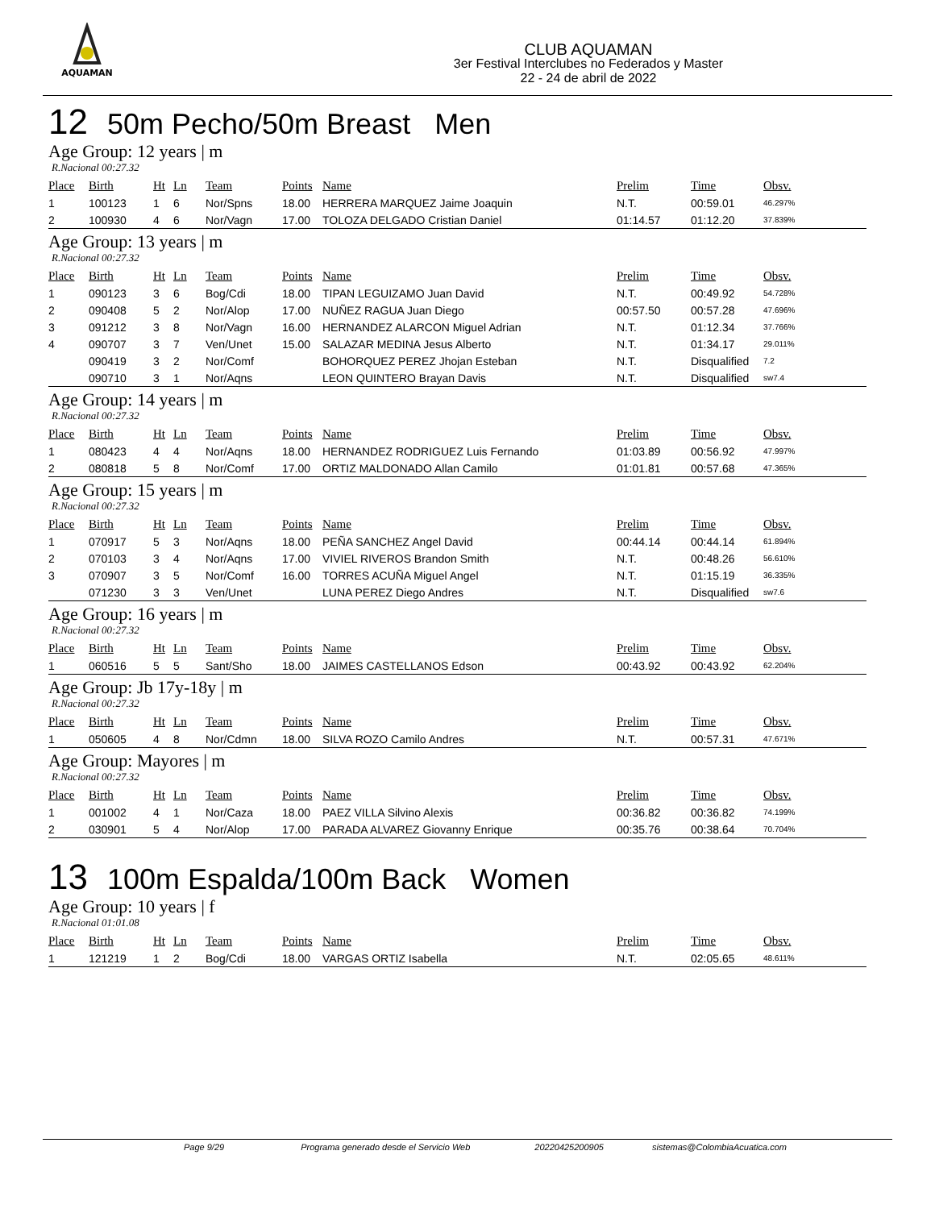AQUAMAN
CLUB AQUAMAN
3er Festival Interclubes no Federados y Master
22 - 24 de abril de 2022
12 50m Pecho/50m Breast Men
Age Group: 12 years | m
R.Nacional 00:27.32
| Place | Birth | Ht | Ln | Team | Points | Name | Prelim | Time | Obsv. |
| --- | --- | --- | --- | --- | --- | --- | --- | --- | --- |
| 1 | 100123 | 1 | 6 | Nor/Spns | 18.00 | HERRERA MARQUEZ Jaime Joaquin | N.T. | 00:59.01 | 46.297% |
| 2 | 100930 | 4 | 6 | Nor/Vagn | 17.00 | TOLOZA DELGADO Cristian Daniel | 01:14.57 | 01:12.20 | 37.839% |
Age Group: 13 years | m
R.Nacional 00:27.32
| Place | Birth | Ht | Ln | Team | Points | Name | Prelim | Time | Obsv. |
| --- | --- | --- | --- | --- | --- | --- | --- | --- | --- |
| 1 | 090123 | 3 | 6 | Bog/Cdi | 18.00 | TIPAN LEGUIZAMO Juan David | N.T. | 00:49.92 | 54.728% |
| 2 | 090408 | 5 | 2 | Nor/Alop | 17.00 | NUÑEZ RAGUA Juan Diego | 00:57.50 | 00:57.28 | 47.696% |
| 3 | 091212 | 3 | 8 | Nor/Vagn | 16.00 | HERNANDEZ ALARCON Miguel Adrian | N.T. | 01:12.34 | 37.766% |
| 4 | 090707 | 3 | 7 | Ven/Unet | 15.00 | SALAZAR MEDINA Jesus Alberto | N.T. | 01:34.17 | 29.011% |
| | 090419 | 3 | 2 | Nor/Comf | | BOHORQUEZ PEREZ Jhojan Esteban | N.T. | Disqualified | 7.2 |
| | 090710 | 3 | 1 | Nor/Aqns | | LEON QUINTERO Brayan Davis | N.T. | Disqualified | sw7.4 |
Age Group: 14 years | m
R.Nacional 00:27.32
| Place | Birth | Ht | Ln | Team | Points | Name | Prelim | Time | Obsv. |
| --- | --- | --- | --- | --- | --- | --- | --- | --- | --- |
| 1 | 080423 | 4 | 4 | Nor/Aqns | 18.00 | HERNANDEZ RODRIGUEZ Luis Fernando | 01:03.89 | 00:56.92 | 47.997% |
| 2 | 080818 | 5 | 8 | Nor/Comf | 17.00 | ORTIZ MALDONADO Allan Camilo | 01:01.81 | 00:57.68 | 47.365% |
Age Group: 15 years | m
R.Nacional 00:27.32
| Place | Birth | Ht | Ln | Team | Points | Name | Prelim | Time | Obsv. |
| --- | --- | --- | --- | --- | --- | --- | --- | --- | --- |
| 1 | 070917 | 5 | 3 | Nor/Aqns | 18.00 | PEÑA SANCHEZ Angel David | 00:44.14 | 00:44.14 | 61.894% |
| 2 | 070103 | 3 | 4 | Nor/Aqns | 17.00 | VIVIEL RIVEROS Brandon Smith | N.T. | 00:48.26 | 56.610% |
| 3 | 070907 | 3 | 5 | Nor/Comf | 16.00 | TORRES ACUÑA Miguel Angel | N.T. | 01:15.19 | 36.335% |
| | 071230 | 3 | 3 | Ven/Unet | | LUNA PEREZ Diego Andres | N.T. | Disqualified | sw7.6 |
Age Group: 16 years | m
R.Nacional 00:27.32
| Place | Birth | Ht | Ln | Team | Points | Name | Prelim | Time | Obsv. |
| --- | --- | --- | --- | --- | --- | --- | --- | --- | --- |
| 1 | 060516 | 5 | 5 | Sant/Sho | 18.00 | JAIMES CASTELLANOS Edson | 00:43.92 | 00:43.92 | 62.204% |
Age Group: Jb 17y-18y | m
R.Nacional 00:27.32
| Place | Birth | Ht | Ln | Team | Points | Name | Prelim | Time | Obsv. |
| --- | --- | --- | --- | --- | --- | --- | --- | --- | --- |
| 1 | 050605 | 4 | 8 | Nor/Cdmn | 18.00 | SILVA ROZO Camilo Andres | N.T. | 00:57.31 | 47.671% |
Age Group: Mayores | m
R.Nacional 00:27.32
| Place | Birth | Ht | Ln | Team | Points | Name | Prelim | Time | Obsv. |
| --- | --- | --- | --- | --- | --- | --- | --- | --- | --- |
| 1 | 001002 | 4 | 1 | Nor/Caza | 18.00 | PAEZ VILLA Silvino Alexis | 00:36.82 | 00:36.82 | 74.199% |
| 2 | 030901 | 5 | 4 | Nor/Alop | 17.00 | PARADA ALVAREZ Giovanny Enrique | 00:35.76 | 00:38.64 | 70.704% |
13 100m Espalda/100m Back Women
Age Group: 10 years | f
R.Nacional 01:01.08
| Place | Birth | Ht | Ln | Team | Points | Name | Prelim | Time | Obsv. |
| --- | --- | --- | --- | --- | --- | --- | --- | --- | --- |
| 1 | 121219 | 1 | 2 | Bog/Cdi | 18.00 | VARGAS ORTIZ Isabella | N.T. | 02:05.65 | 48.611% |
Page 9/29 Programa generado desde el Servicio Web 20220425200905 sistemas@ColombiaAcuatica.com